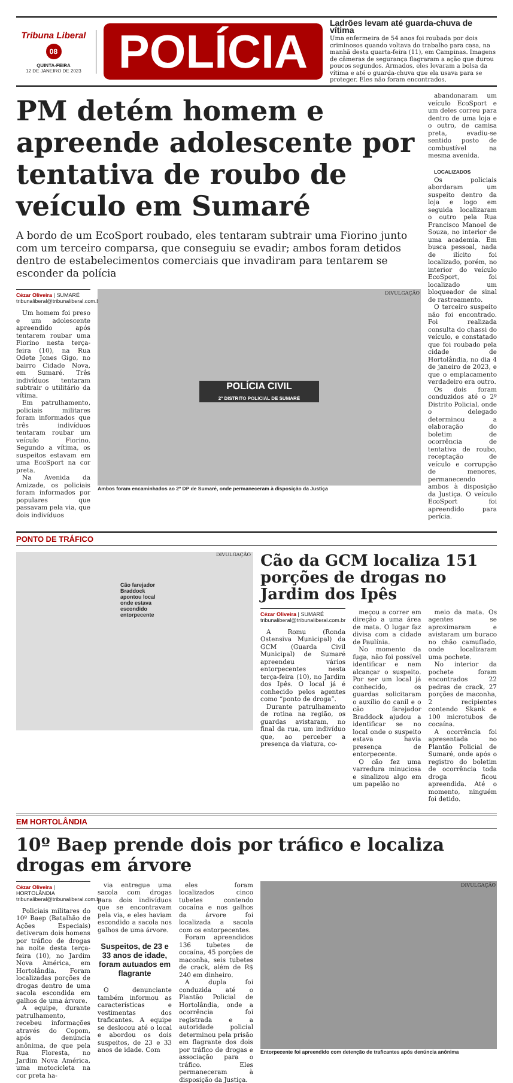Tribuna Liberal
08
QUINTA-FEIRA
12 DE JANEIRO DE 2023
POLÍCIA
Ladrões levam até guarda-chuva de vítima
Uma enfermeira de 54 anos foi roubada por dois criminosos quando voltava do trabalho para casa, na manhã desta quarta-feira (11), em Campinas. Imagens de câmeras de segurança flagraram a ação que durou poucos segundos. Armados, eles levaram a bolsa da vítima e até o guarda-chuva que ela usava para se proteger. Eles não foram encontrados.
PM detém homem e apreende adolescente por tentativa de roubo de veículo em Sumaré
A bordo de um EcoSport roubado, eles tentaram subtrair uma Fiorino junto com um terceiro comparsa, que conseguiu se evadir; ambos foram detidos dentro de estabelecimentos comerciais que invadiram para tentarem se esconder da polícia
Cézar Oliveira | SUMARÉ
tribunaliberal@tribunaliberal.com.br
Um homem foi preso e um adolescente apreendido após tentarem roubar uma Fiorino nesta terça-feira (10), na Rua Odete Jones Gigo, no bairro Cidade Nova, em Sumaré. Três indivíduos tentaram subtrair o utilitário da vítima.
Em patrulhamento, policiais militares foram informados que três indivíduos tentaram roubar um veículo Fiorino. Segundo a vítima, os suspeitos estavam em uma EcoSport na cor preta.
Na Avenida da Amizade, os policiais foram informados por populares que passavam pela via, que dois indivíduos
DIVULGAÇÃO
POLÍCIA CIVIL
2º DISTRITO POLICIAL DE SUMARÉ
Ambos foram encaminhados ao 2º DP de Sumaré, onde permaneceram à disposição da Justiça
abandonaram um veículo EcoSport e um deles correu para dentro de uma loja e o outro, de camisa preta, evadiu-se sentido posto de combustível na mesma avenida.
LOCALIZADOS
Os policiais abordaram um suspeito dentro da loja e logo em seguida localizaram o outro pela Rua Francisco Manoel de Souza, no interior de uma academia. Em busca pessoal, nada de ilícito foi localizado, porém, no interior do veículo EcoSport, foi localizado um bloqueador de sinal de rastreamento.
O terceiro suspeito não foi encontrado. Foi realizada consulta do chassi do veículo, e constatado que foi roubado pela cidade de Hortolândia, no dia 4 de janeiro de 2023, e que o emplacamento verdadeiro era outro.
Os dois foram conduzidos até o 2º Distrito Policial, onde o delegado determinou a elaboração do boletim de ocorrência de tentativa de roubo, receptação de veículo e corrupção de menores, permanecendo ambos à disposição da Justiça. O veículo EcoSport foi apreendido para perícia.
PONTO DE TRÁFICO
Cão farejador
Braddock
apontou local
onde estava
escondido
entorpecente
DIVULGAÇÃO
Cão da GCM localiza 151 porções de drogas no Jardim dos Ipês
Cézar Oliveira | SUMARÉ
tribunaliberal@tribunaliberal.com.br
A Romu (Ronda Ostensiva Municipal) da GCM (Guarda Civil Municipal) de Sumaré apreendeu vários entorpecentes nesta terça-feira (10), no Jardim dos Ipês. O local já é conhecido pelos agentes como “ponto de droga”.
Durante patrulhamento de rotina na região, os guardas avistaram, no final da rua, um indivíduo que, ao perceber a presença da viatura, co-
meçou a correr em direção a uma área de mata. O lugar faz divisa com a cidade de Paulínia.
No momento da fuga, não foi possível identificar e nem alcançar o suspeito. Por ser um local já conhecido, os guardas solicitaram o auxílio do canil e o cão farejador Braddock ajudou a identificar se no local onde o suspeito estava havia presença de entorpecente.
O cão fez uma varredura minuciosa e sinalizou algo em um papelão no
meio da mata. Os agentes se aproximaram e avistaram um buraco no chão camuflado, onde localizaram uma pochete.
No interior da pochete foram encontrados 22 pedras de crack, 27 porções de maconha, 2 recipientes contendo Skank e 100 microtubos de cocaína.
A ocorrência foi apresentada no Plantão Policial de Sumaré, onde após o registro do boletim de ocorrência toda droga ficou apreendida. Até o momento, ninguém foi detido.
EM HORTOLÂNDIA
10º Baep prende dois por tráfico e localiza drogas em árvore
Cézar Oliveira | HORTOLÂNDIA
tribunaliberal@tribunaliberal.com.br
Policiais militares do 10º Baep (Batalhão de Ações Especiais) detiveram dois homens por tráfico de drogas na noite desta terça-feira (10), no Jardim Nova América, em Hortolândia. Foram localizadas porções de drogas dentro de uma sacola escondida em galhos de uma árvore.
A equipe, durante patrulhamento, recebeu informações através do Copom, após denúncia anônima, de que pela Rua Floresta, no Jardim Nova América, uma motocicleta na cor preta ha-
via entregue uma sacola com drogas para dois indivíduos que se encontravam pela via, e eles haviam escondido a sacola nos galhos de uma árvore.
Suspeitos, de 23 e 33 anos de idade, foram autuados em flagrante
O denunciante também informou as características e vestimentas dos traficantes. A equipe se deslocou até o local e abordou os dois suspeitos, de 23 e 33 anos de idade. Com
eles foram localizados cinco tubetes contendo cocaína e nos galhos da árvore foi localizada a sacola com os entorpecentes.
Foram apreendidos 136 tubetes de cocaína, 45 porções de maconha, seis tubetes de crack, além de R$ 240 em dinheiro.
A dupla foi conduzida até o Plantão Policial de Hortolândia, onde a ocorrência foi registrada e a autoridade policial determinou pela prisão em flagrante dos dois por tráfico de drogas e associação para o tráfico. Eles permaneceram à disposição da Justiça.
DIVULGAÇÃO
Entorpecente foi apreendido com detenção de traficantes após denúncia anônima